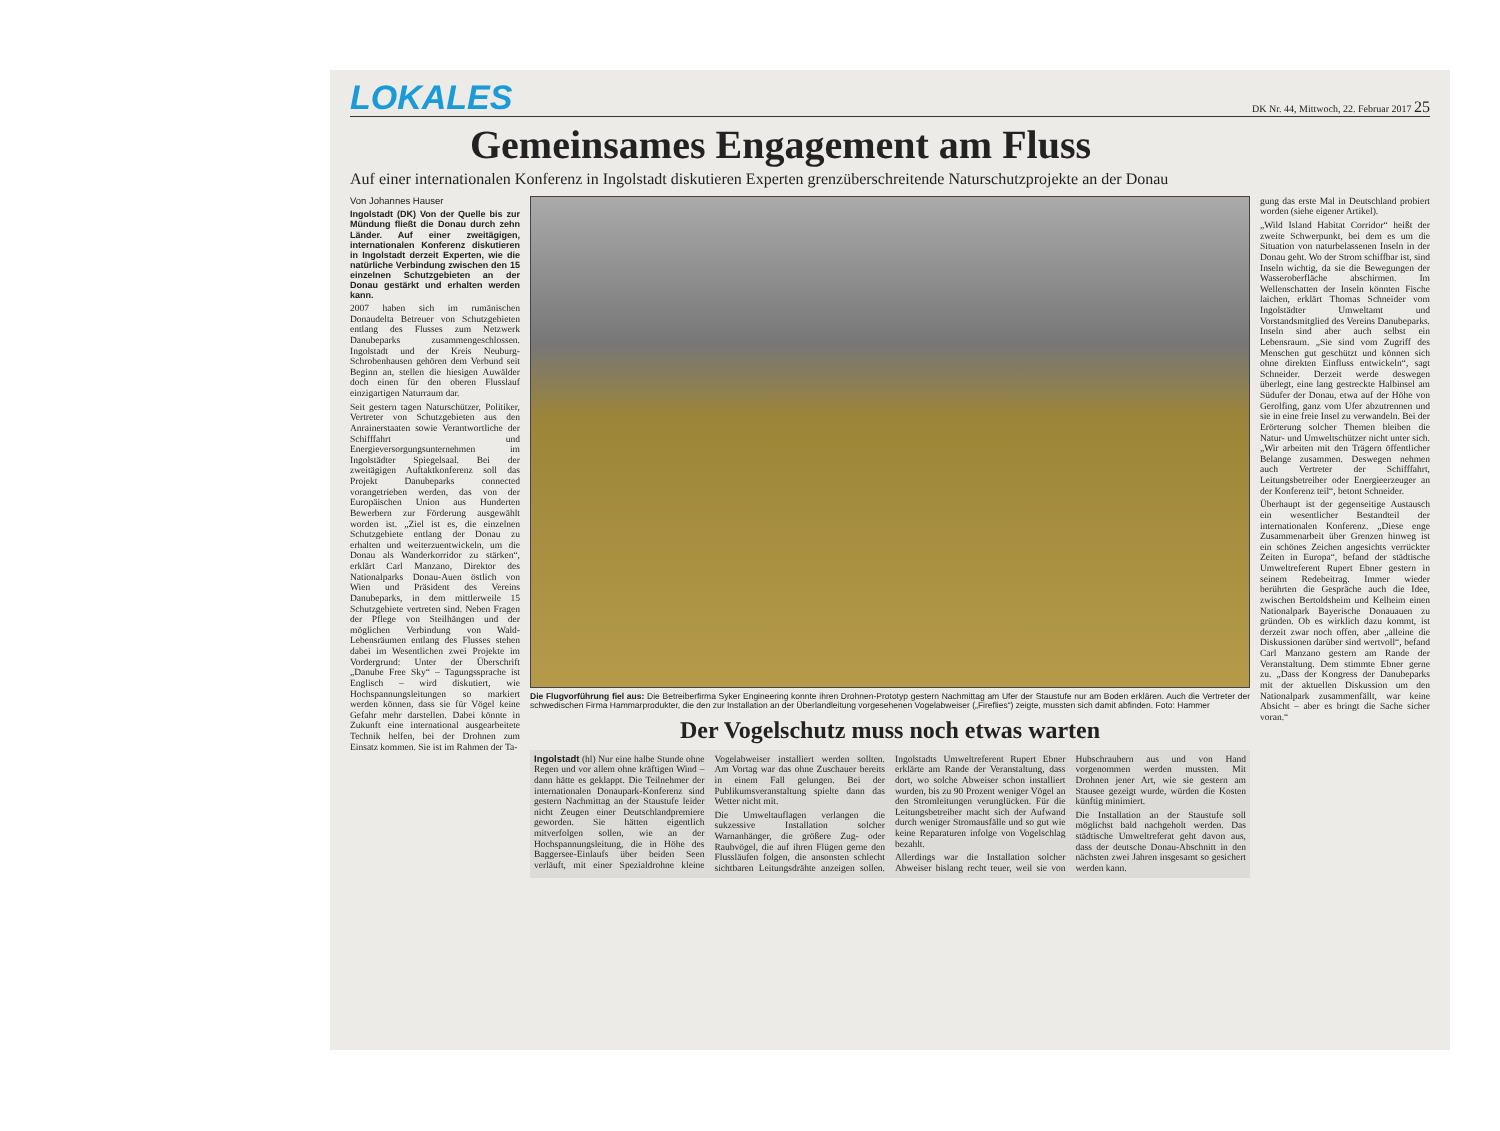LOKALES
DK Nr. 44, Mittwoch, 22. Februar 2017 25
Gemeinsames Engagement am Fluss
Auf einer internationalen Konferenz in Ingolstadt diskutieren Experten grenzüberschreitende Naturschutzprojekte an der Donau
Von Johannes Hauser
Ingolstadt (DK) Von der Quelle bis zur Mündung fließt die Donau durch zehn Länder. Auf einer zweitägigen, internationalen Konferenz diskutieren in Ingolstadt derzeit Experten, wie die natürliche Verbindung zwischen den 15 einzelnen Schutzgebieten an der Donau gestärkt und erhalten werden kann.
2007 haben sich im rumänischen Donaudelta Betreuer von Schutzgebieten entlang des Flusses zum Netzwerk Danubeparks zusammengeschlossen. Ingolstadt und der Kreis Neuburg-Schrobenhausen gehören dem Verbund seit Beginn an, stellen die hiesigen Auwälder doch einen für den oberen Flusslauf einzigartigen Naturraum dar.
Seit gestern tagen Naturschützer, Politiker, Vertreter von Schutzgebieten aus den Anrainerstaaten sowie Verantwortliche der Schifffahrt und Energieversorgungsunternehmen im Ingolstädter Spiegelsaal. Bei der zweitägigen Auftaktkonferenz soll das Projekt Danubeparks connected vorangetrieben werden, das von der Europäischen Union aus Hunderten Bewerbern zur Förderung ausgewählt worden ist. „Ziel ist es, die einzelnen Schutzgebiete entlang der Donau zu erhalten und weiterzuentwickeln, um die Donau als Wanderkorridor zu stärken“, erklärt Carl Manzano, Direktor des Nationalparks Donau-Auen östlich von Wien und Präsident des Vereins Danubeparks, in dem mittlerweile 15 Schutzgebiete vertreten sind. Neben Fragen der Pflege von Steilhängen und der möglichen Verbindung von Wald-Lebensräumen entlang des Flusses stehen dabei im Wesentlichen zwei Projekte im Vordergrund: Unter der Überschrift „Danube Free Sky“ – Tagungssprache ist Englisch – wird diskutiert, wie Hochspannungsleitungen so markiert werden können, dass sie für Vögel keine Gefahr mehr darstellen. Dabei könnte in Zukunft eine international ausgearbeitete Technik helfen, bei der Drohnen zum Einsatz kommen. Sie ist im Rahmen der Ta-
Die Flugvorführung fiel aus: Die Betreiberfirma Syker Engineering konnte ihren Drohnen-Prototyp gestern Nachmittag am Ufer der Staustufe nur am Boden erklären. Auch die Vertreter der schwedischen Firma Hammarprodukter, die den zur Installation an der Überlandleitung vorgesehenen Vogelabweiser („Fireflies“) zeigte, mussten sich damit abfinden. Foto: Hammer
Der Vogelschutz muss noch etwas warten
Ingolstadt (hl) Nur eine halbe Stunde ohne Regen und vor allem ohne kräftigen Wind – dann hätte es geklappt. Die Teilnehmer der internationalen Donaupark-Konferenz sind gestern Nachmittag an der Staustufe leider nicht Zeugen einer Deutschlandpremiere geworden. Sie hätten eigentlich mitverfolgen sollen, wie an der Hochspannungsleitung, die in Höhe des Baggersee-Einlaufs über beiden Seen verläuft, mit einer Spezialdrohne kleine Vogelabweiser installiert werden sollten. Am Vortag war das ohne Zuschauer bereits in einem Fall gelungen. Bei der Publikumsveranstaltung spielte dann das Wetter nicht mit.
Die Umweltauflagen verlangen die sukzessive Installation solcher Warnanhänger, die größere Zug- oder Raubvögel, die auf ihren Flügen gerne den Flussläufen folgen, die ansonsten schlecht sichtbaren Leitungsdrähte anzeigen sollen. Ingolstadts Umweltreferent Rupert Ebner erklärte am Rande der Veranstaltung, dass dort, wo solche Abweiser schon installiert wurden, bis zu 90 Prozent weniger Vögel an den Stromleitungen verunglücken. Für die Leitungsbetreiber macht sich der Aufwand durch weniger Stromausfälle und so gut wie keine Reparaturen infolge von Vogelschlag bezahlt.
Allerdings war die Installation solcher Abweiser bislang recht teuer, weil sie von Hubschraubern aus und von Hand vorgenommen werden mussten. Mit Drohnen jener Art, wie sie gestern am Stausee gezeigt wurde, würden die Kosten künftig minimiert.
Die Installation an der Staustufe soll möglichst bald nachgeholt werden. Das städtische Umweltreferat geht davon aus, dass der deutsche Donau-Abschnitt in den nächsten zwei Jahren insgesamt so gesichert werden kann.
gung das erste Mal in Deutschland probiert worden (siehe eigener Artikel).
„Wild Island Habitat Corridor“ heißt der zweite Schwerpunkt, bei dem es um die Situation von naturbelassenen Inseln in der Donau geht. Wo der Strom schiffbar ist, sind Inseln wichtig, da sie die Bewegungen der Wasseroberfläche abschirmen. Im Wellenschatten der Inseln könnten Fische laichen, erklärt Thomas Schneider vom Ingolstädter Umweltamt und Vorstandsmitglied des Vereins Danubeparks. Inseln sind aber auch selbst ein Lebensraum. „Sie sind vom Zugriff des Menschen gut geschützt und können sich ohne direkten Einfluss entwickeln“, sagt Schneider. Derzeit werde deswegen überlegt, eine lang gestreckte Halbinsel am Südufer der Donau, etwa auf der Höhe von Gerolfing, ganz vom Ufer abzutrennen und sie in eine freie Insel zu verwandeln. Bei der Erörterung solcher Themen bleiben die Natur- und Umweltschützer nicht unter sich. „Wir arbeiten mit den Trägern öffentlicher Belange zusammen. Deswegen nehmen auch Vertreter der Schifffahrt, Leitungsbetreiber oder Energieerzeuger an der Konferenz teil“, betont Schneider.
Überhaupt ist der gegenseitige Austausch ein wesentlicher Bestandteil der internationalen Konferenz. „Diese enge Zusammenarbeit über Grenzen hinweg ist ein schönes Zeichen angesichts verrückter Zeiten in Europa“, befand der städtische Umweltreferent Rupert Ebner gestern in seinem Redebeitrag. Immer wieder berührten die Gespräche auch die Idee, zwischen Bertoldsheim und Kelheim einen Nationalpark Bayerische Donauauen zu gründen. Ob es wirklich dazu kommt, ist derzeit zwar noch offen, aber „alleine die Diskussionen darüber sind wertvoll“, befand Carl Manzano gestern am Rande der Veranstaltung. Dem stimmte Ebner gerne zu. „Dass der Kongress der Danubeparks mit der aktuellen Diskussion um den Nationalpark zusammenfällt, war keine Absicht – aber es bringt die Sache sicher voran.“